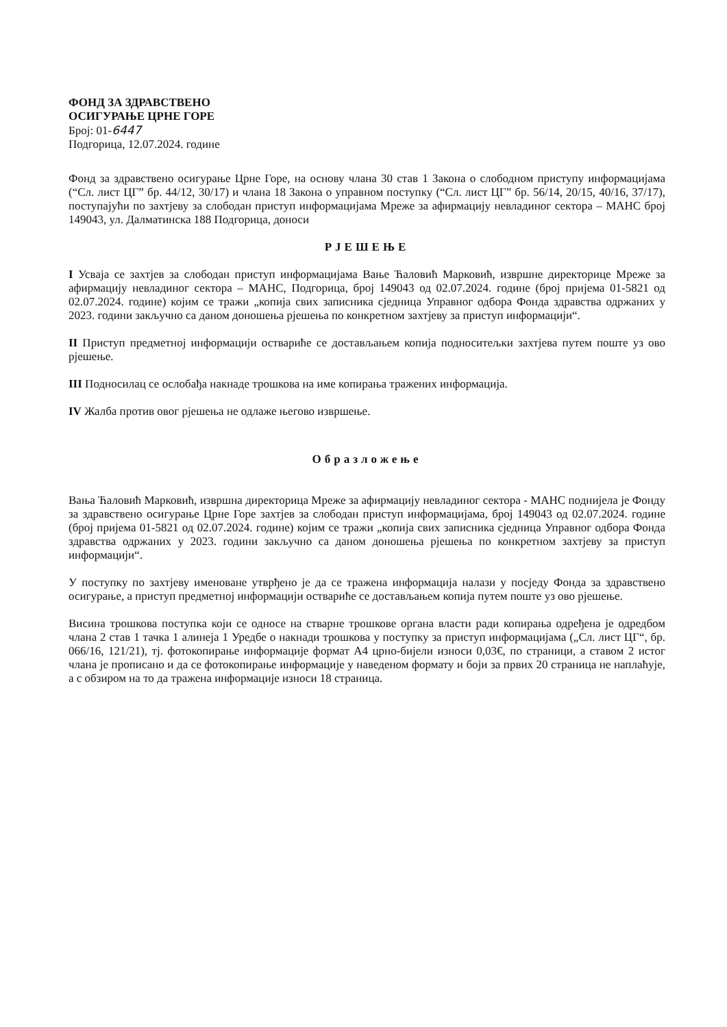ФОНД ЗА ЗДРАВСТВЕНО
ОСИГУРАЊЕ ЦРНЕ ГОРЕ
Број: 01-6447
Подгорица, 12.07.2024. године
Фонд за здравствено осигурање Црне Горе, на основу члана 30 став 1 Закона о слободном приступу информацијама (“Сл. лист ЦГ” бр. 44/12, 30/17) и члана 18 Закона о управном поступку (“Сл. лист ЦГ” бр. 56/14, 20/15, 40/16, 37/17), поступајући по захтјеву за слободан приступ информацијама Мреже за афирмацију невладиног сектора – МАНС број 149043, ул. Далматинска 188 Подгорица, доноси
РЈЕШЕЊЕ
I Усваја се захтјев за слободан приступ информацијама Вање Ћаловић Марковић, извршне директорице Мреже за афирмацију невладиног сектора – МАНС, Подгорица, број 149043 од 02.07.2024. године (број пријема 01-5821 од 02.07.2024. године) којим се тражи „копија свих записника сједница Управног одбора Фонда здравства одржаних у 2023. години закључно са даном доношења рјешења по конкретном захтјеву за приступ информацији“.
II Приступ предметној информацији оствариће се достављањем копија подноситељки захтјева путем поште уз ово рјешење.
III Подносилац се ослобађа накнаде трошкова на име копирања тражених информација.
IV Жалба против овог рјешења не одлаже његово извршење.
Образложење
Вања Ћаловић Марковић, извршна директорица Мреже за афирмацију невладиног сектора - МАНС поднијела је Фонду за здравствено осигурање Црне Горе захтјев за слободан приступ информацијама, број 149043 од 02.07.2024. године (број пријема 01-5821 од 02.07.2024. године) којим се тражи „копија свих записника сједница Управног одбора Фонда здравства одржаних у 2023. години закључно са даном доношења рјешења по конкретном захтјеву за приступ информацији“.
У поступку по захтјеву именоване утврђено је да се тражена информација налази у посједу Фонда за здравствено осигурање, а приступ предметној информацији оствариће се достављањем копија путем поште уз ово рјешење.
Висина трошкова поступка који се односе на стварне трошкове органа власти ради копирања одређена је одредбом члана 2 став 1 тачка 1 алинеја 1 Уредбе о накнади трошкова у поступку за приступ информацијама („Сл. лист ЦГ“, бр. 066/16, 121/21), тј. фотокопирање информације формат А4 црно-бијели износи 0,03€, по страници, а ставом 2 истог члана је прописано и да се фотокопирање информације у наведеном формату и боји за првих 20 страница не наплаћује, а с обзиром на то да тражена информације износи 18 страница.